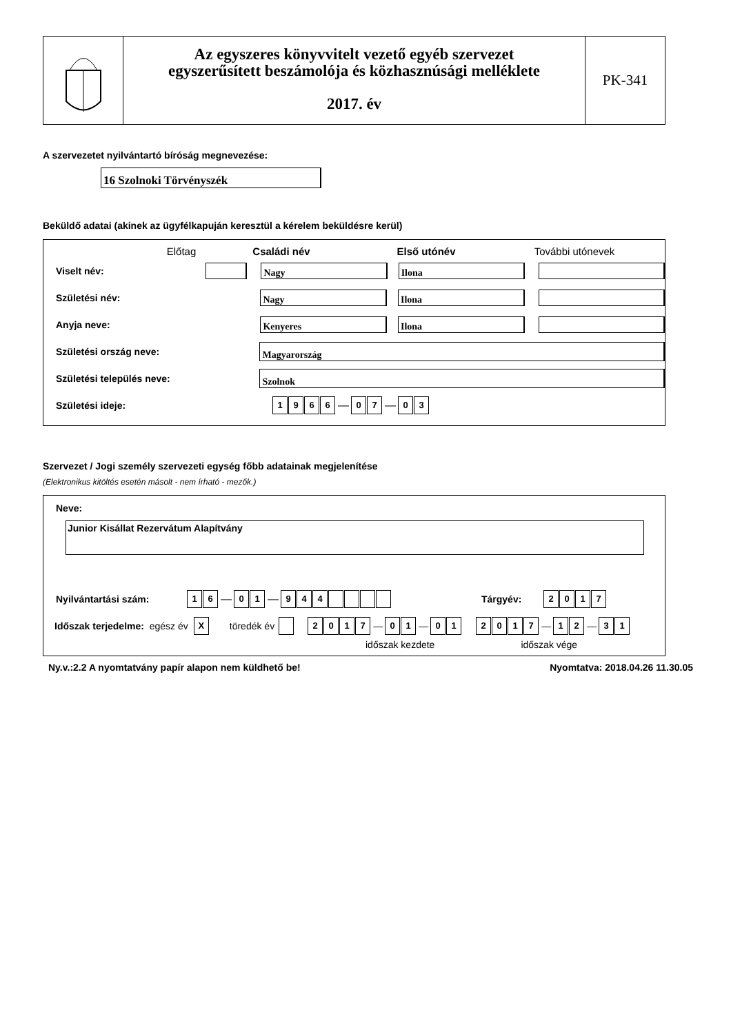Az egyszeres könyvvitelt vezető egyéb szervezet
egyszerűsített beszámolója és közhasznúsági melléklete
2017. év
PK-341
A szervezetet nyilvántartó bíróság megnevezése:
16 Szolnoki Törvényszék
Beküldő adatai (akinek az ügyfélkapuján keresztül a kérelem beküldésre kerül)
Előtag Családi név Első utónév További utónevek
Viselt név:
Nagy Ilona
Születési név:
Nagy Ilona
Anyja neve:
Kenyeres Ilona
Születési ország neve:
Magyarország
Születési település neve:
Szolnok
Születési ideje: 1966 — 0 7 — 0 3
Szervezet / Jogi személy szervezeti egység főbb adatainak megjelenítése
(Elektronikus kitöltés esetén másolt - nem írható - mezők.)
Neve:
Junior Kisállat Rezervátum Alapítvány
Nyilvántartási szám: 1 6 — 0 1 — 944 Tárgyév: 2017
Időszak terjedelme: egész év X töredék év 2017 — 0 1 — 0 1 2017 — 1 2 — 3 1
időszak kezdete időszak vége
Ny.v.:2.2 A nyomtatvány papír alapon nem küldhető be! Nyomtatva: 2018.04.26 11.30.05